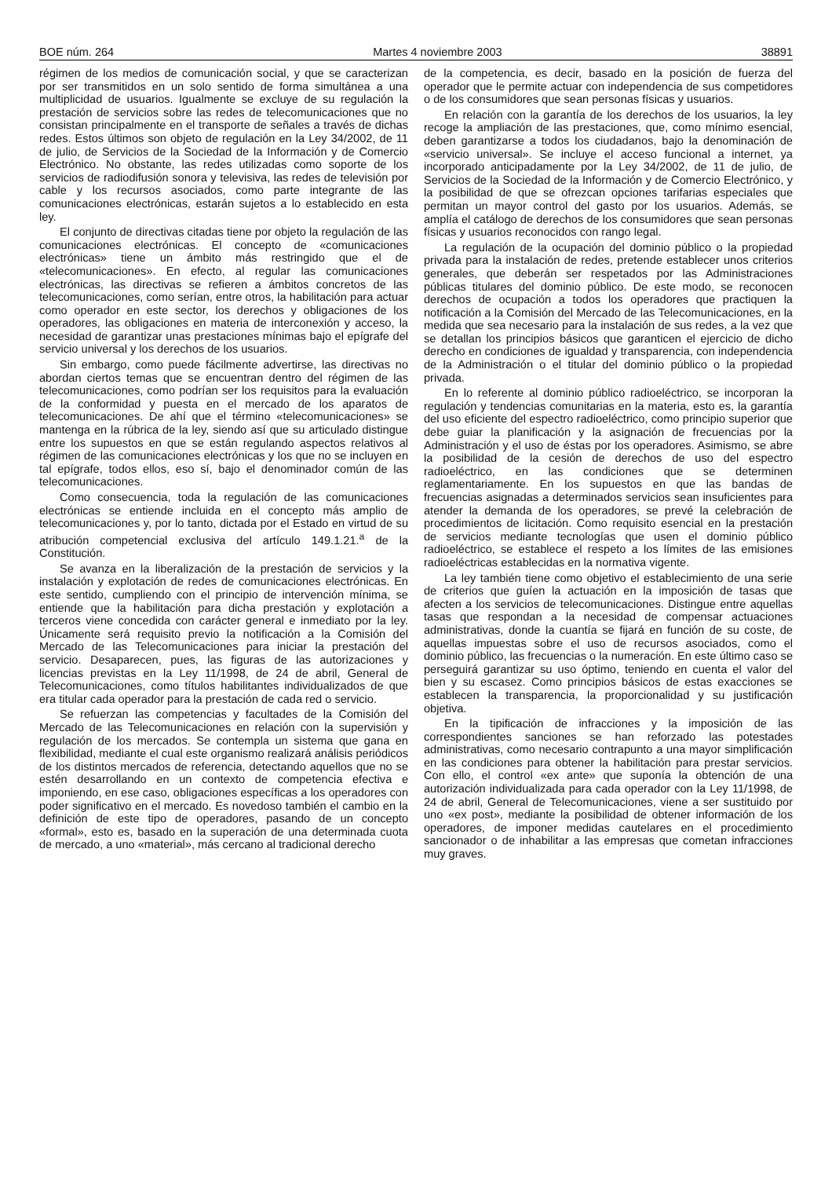BOE núm. 264 Martes 4 noviembre 2003 38891
régimen de los medios de comunicación social, y que se caracterizan por ser transmitidos en un solo sentido de forma simultánea a una multiplicidad de usuarios. Igualmente se excluye de su regulación la prestación de servicios sobre las redes de telecomunicaciones que no consistan principalmente en el transporte de señales a través de dichas redes. Estos últimos son objeto de regulación en la Ley 34/2002, de 11 de julio, de Servicios de la Sociedad de la Información y de Comercio Electrónico. No obstante, las redes utilizadas como soporte de los servicios de radiodifusión sonora y televisiva, las redes de televisión por cable y los recursos asociados, como parte integrante de las comunicaciones electrónicas, estarán sujetos a lo establecido en esta ley.
El conjunto de directivas citadas tiene por objeto la regulación de las comunicaciones electrónicas. El concepto de «comunicaciones electrónicas» tiene un ámbito más restringido que el de «telecomunicaciones». En efecto, al regular las comunicaciones electrónicas, las directivas se refieren a ámbitos concretos de las telecomunicaciones, como serían, entre otros, la habilitación para actuar como operador en este sector, los derechos y obligaciones de los operadores, las obligaciones en materia de interconexión y acceso, la necesidad de garantizar unas prestaciones mínimas bajo el epígrafe del servicio universal y los derechos de los usuarios.
Sin embargo, como puede fácilmente advertirse, las directivas no abordan ciertos temas que se encuentran dentro del régimen de las telecomunicaciones, como podrían ser los requisitos para la evaluación de la conformidad y puesta en el mercado de los aparatos de telecomunicaciones. De ahí que el término «telecomunicaciones» se mantenga en la rúbrica de la ley, siendo así que su articulado distingue entre los supuestos en que se están regulando aspectos relativos al régimen de las comunicaciones electrónicas y los que no se incluyen en tal epígrafe, todos ellos, eso sí, bajo el denominador común de las telecomunicaciones.
Como consecuencia, toda la regulación de las comunicaciones electrónicas se entiende incluida en el concepto más amplio de telecomunicaciones y, por lo tanto, dictada por el Estado en virtud de su atribución competencial exclusiva del artículo 149.1.21.<sup>a</sup> de la Constitución.
Se avanza en la liberalización de la prestación de servicios y la instalación y explotación de redes de comunicaciones electrónicas. En este sentido, cumpliendo con el principio de intervención mínima, se entiende que la habilitación para dicha prestación y explotación a terceros viene concedida con carácter general e inmediato por la ley. Únicamente será requisito previo la notificación a la Comisión del Mercado de las Telecomunicaciones para iniciar la prestación del servicio. Desaparecen, pues, las figuras de las autorizaciones y licencias previstas en la Ley 11/1998, de 24 de abril, General de Telecomunicaciones, como títulos habilitantes individualizados de que era titular cada operador para la prestación de cada red o servicio.
Se refuerzan las competencias y facultades de la Comisión del Mercado de las Telecomunicaciones en relación con la supervisión y regulación de los mercados. Se contempla un sistema que gana en flexibilidad, mediante el cual este organismo realizará análisis periódicos de los distintos mercados de referencia, detectando aquellos que no se estén desarrollando en un contexto de competencia efectiva e imponiendo, en ese caso, obligaciones específicas a los operadores con poder significativo en el mercado. Es novedoso también el cambio en la definición de este tipo de operadores, pasando de un concepto «formal», esto es, basado en la superación de una determinada cuota de mercado, a uno «material», más cercano al tradicional derecho
de la competencia, es decir, basado en la posición de fuerza del operador que le permite actuar con independencia de sus competidores o de los consumidores que sean personas físicas y usuarios.
En relación con la garantía de los derechos de los usuarios, la ley recoge la ampliación de las prestaciones, que, como mínimo esencial, deben garantizarse a todos los ciudadanos, bajo la denominación de «servicio universal». Se incluye el acceso funcional a internet, ya incorporado anticipadamente por la Ley 34/2002, de 11 de julio, de Servicios de la Sociedad de la Información y de Comercio Electrónico, y la posibilidad de que se ofrezcan opciones tarifarias especiales que permitan un mayor control del gasto por los usuarios. Además, se amplía el catálogo de derechos de los consumidores que sean personas físicas y usuarios reconocidos con rango legal.
La regulación de la ocupación del dominio público o la propiedad privada para la instalación de redes, pretende establecer unos criterios generales, que deberán ser respetados por las Administraciones públicas titulares del dominio público. De este modo, se reconocen derechos de ocupación a todos los operadores que practiquen la notificación a la Comisión del Mercado de las Telecomunicaciones, en la medida que sea necesario para la instalación de sus redes, a la vez que se detallan los principios básicos que garanticen el ejercicio de dicho derecho en condiciones de igualdad y transparencia, con independencia de la Administración o el titular del dominio público o la propiedad privada.
En lo referente al dominio público radioeléctrico, se incorporan la regulación y tendencias comunitarias en la materia, esto es, la garantía del uso eficiente del espectro radioeléctrico, como principio superior que debe guiar la planificación y la asignación de frecuencias por la Administración y el uso de éstas por los operadores. Asimismo, se abre la posibilidad de la cesión de derechos de uso del espectro radioeléctrico, en las condiciones que se determinen reglamentariamente. En los supuestos en que las bandas de frecuencias asignadas a determinados servicios sean insuficientes para atender la demanda de los operadores, se prevé la celebración de procedimientos de licitación. Como requisito esencial en la prestación de servicios mediante tecnologías que usen el dominio público radioeléctrico, se establece el respeto a los límites de las emisiones radioeléctricas establecidas en la normativa vigente.
La ley también tiene como objetivo el establecimiento de una serie de criterios que guíen la actuación en la imposición de tasas que afecten a los servicios de telecomunicaciones. Distingue entre aquellas tasas que respondan a la necesidad de compensar actuaciones administrativas, donde la cuantía se fijará en función de su coste, de aquellas impuestas sobre el uso de recursos asociados, como el dominio público, las frecuencias o la numeración. En este último caso se perseguirá garantizar su uso óptimo, teniendo en cuenta el valor del bien y su escasez. Como principios básicos de estas exacciones se establecen la transparencia, la proporcionalidad y su justificación objetiva.
En la tipificación de infracciones y la imposición de las correspondientes sanciones se han reforzado las potestades administrativas, como necesario contrapunto a una mayor simplificación en las condiciones para obtener la habilitación para prestar servicios. Con ello, el control «ex ante» que suponía la obtención de una autorización individualizada para cada operador con la Ley 11/1998, de 24 de abril, General de Telecomunicaciones, viene a ser sustituido por uno «ex post», mediante la posibilidad de obtener información de los operadores, de imponer medidas cautelares en el procedimiento sancionador o de inhabilitar a las empresas que cometan infracciones muy graves.